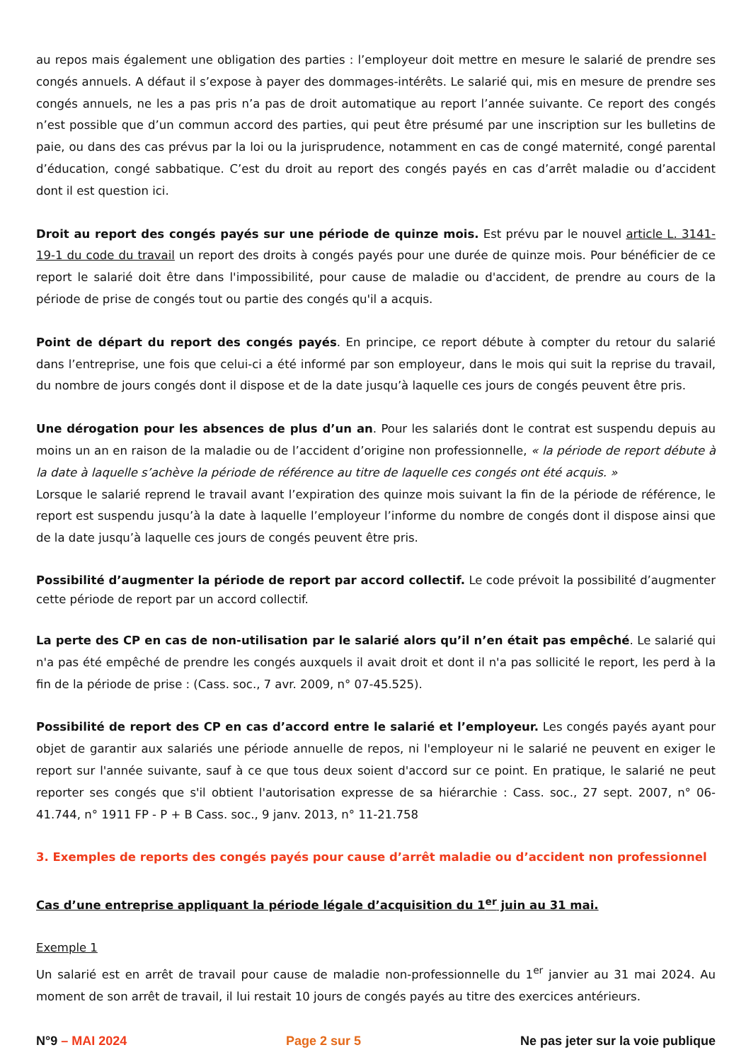au repos mais également une obligation des parties : l’employeur doit mettre en mesure le salarié de prendre ses congés annuels. A défaut il s’expose à payer des dommages-intérêts. Le salarié qui, mis en mesure de prendre ses congés annuels, ne les a pas pris n’a pas de droit automatique au report l’année suivante. Ce report des congés n’est possible que d’un commun accord des parties, qui peut être présumé par une inscription sur les bulletins de paie, ou dans des cas prévus par la loi ou la jurisprudence, notamment en cas de congé maternité, congé parental d’éducation, congé sabbatique. C’est du droit au report des congés payés en cas d’arrêt maladie ou d’accident dont il est question ici.
Droit au report des congés payés sur une période de quinze mois. Est prévu par le nouvel article L. 3141-19-1 du code du travail un report des droits à congés payés pour une durée de quinze mois. Pour bénéficier de ce report le salarié doit être dans l'impossibilité, pour cause de maladie ou d'accident, de prendre au cours de la période de prise de congés tout ou partie des congés qu'il a acquis.
Point de départ du report des congés payés. En principe, ce report débute à compter du retour du salarié dans l’entreprise, une fois que celui-ci a été informé par son employeur, dans le mois qui suit la reprise du travail, du nombre de jours congés dont il dispose et de la date jusqu’à laquelle ces jours de congés peuvent être pris.
Une dérogation pour les absences de plus d’un an. Pour les salariés dont le contrat est suspendu depuis au moins un an en raison de la maladie ou de l’accident d’origine non professionnelle, « la période de report débute à la date à laquelle s’achève la période de référence au titre de laquelle ces congés ont été acquis. »
Lorsque le salarié reprend le travail avant l’expiration des quinze mois suivant la fin de la période de référence, le report est suspendu jusqu’à la date à laquelle l’employeur l’informe du nombre de congés dont il dispose ainsi que de la date jusqu’à laquelle ces jours de congés peuvent être pris.
Possibilité d’augmenter la période de report par accord collectif. Le code prévoit la possibilité d’augmenter cette période de report par un accord collectif.
La perte des CP en cas de non-utilisation par le salarié alors qu’il n’en était pas empêché. Le salarié qui n'a pas été empêché de prendre les congés auxquels il avait droit et dont il n'a pas sollicité le report, les perd à la fin de la période de prise : (Cass. soc., 7 avr. 2009, n° 07-45.525).
Possibilité de report des CP en cas d’accord entre le salarié et l’employeur. Les congés payés ayant pour objet de garantir aux salariés une période annuelle de repos, ni l'employeur ni le salarié ne peuvent en exiger le report sur l'année suivante, sauf à ce que tous deux soient d'accord sur ce point. En pratique, le salarié ne peut reporter ses congés que s'il obtient l'autorisation expresse de sa hiérarchie : Cass. soc., 27 sept. 2007, n° 06-41.744, n° 1911 FP - P + B Cass. soc., 9 janv. 2013, n° 11-21.758
3. Exemples de reports des congés payés pour cause d’arrêt maladie ou d’accident non professionnel
Cas d’une entreprise appliquant la période légale d’acquisition du 1<sup>er</sup> juin au 31 mai.
Exemple 1
Un salarié est en arrêt de travail pour cause de maladie non-professionnelle du 1<sup>er</sup> janvier au 31 mai 2024. Au moment de son arrêt de travail, il lui restait 10 jours de congés payés au titre des exercices antérieurs.
N°9 – MAI 2024 Page 2 sur 5 Ne pas jeter sur la voie publique